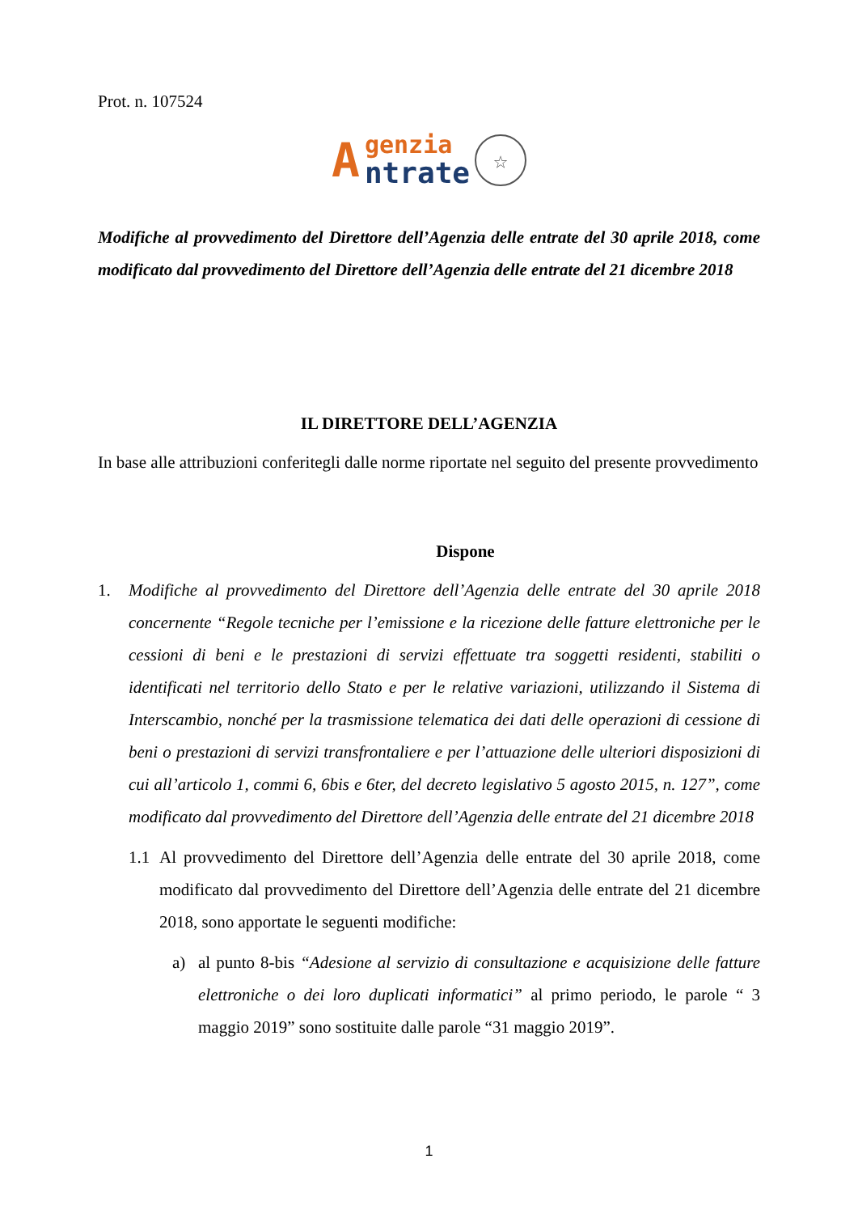Prot. n. 107524
A
genzia
ntrate
☆
Modifiche al provvedimento del Direttore dell’Agenzia delle entrate del 30 aprile 2018, come modificato dal provvedimento del Direttore dell’Agenzia delle entrate del 21 dicembre 2018
IL DIRETTORE DELL’AGENZIA
In base alle attribuzioni conferitegli dalle norme riportate nel seguito del presente provvedimento
Dispone
1. Modifiche al provvedimento del Direttore dell’Agenzia delle entrate del 30 aprile 2018 concernente “Regole tecniche per l’emissione e la ricezione delle fatture elettroniche per le cessioni di beni e le prestazioni di servizi effettuate tra soggetti residenti, stabiliti o identificati nel territorio dello Stato e per le relative variazioni, utilizzando il Sistema di Interscambio, nonché per la trasmissione telematica dei dati delle operazioni di cessione di beni o prestazioni di servizi transfrontaliere e per l’attuazione delle ulteriori disposizioni di cui all’articolo 1, commi 6, 6bis e 6ter, del decreto legislativo 5 agosto 2015, n. 127”, come modificato dal provvedimento del Direttore dell’Agenzia delle entrate del 21 dicembre 2018
1.1 Al provvedimento del Direttore dell’Agenzia delle entrate del 30 aprile 2018, come modificato dal provvedimento del Direttore dell’Agenzia delle entrate del 21 dicembre 2018, sono apportate le seguenti modifiche:
a) al punto 8-bis “Adesione al servizio di consultazione e acquisizione delle fatture elettroniche o dei loro duplicati informatici” al primo periodo, le parole “ 3 maggio 2019” sono sostituite dalle parole “31 maggio 2019”.
1